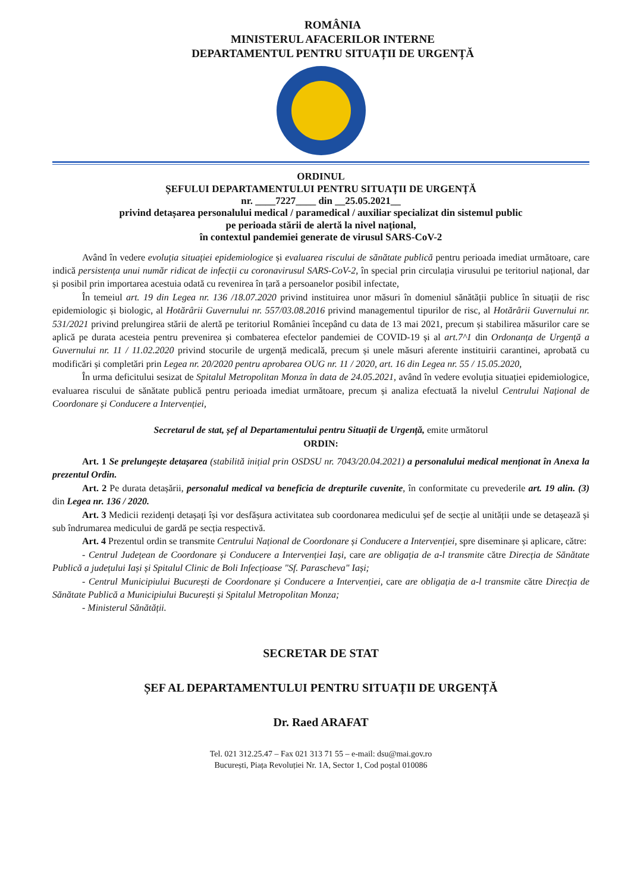ROMÂNIA
MINISTERUL AFACERILOR INTERNE
DEPARTAMENTUL PENTRU SITUAȚII DE URGENȚĂ
ORDINUL
ȘEFULUI DEPARTAMENTULUI PENTRU SITUAȚII DE URGENȚĂ
nr. ____7227____ din __25.05.2021__
privind detașarea personalului medical / paramedical / auxiliar specializat din sistemul public
pe perioada stării de alertă la nivel național,
în contextul pandemiei generate de virusul SARS-CoV-2
Având în vedere evoluția situației epidemiologice și evaluarea riscului de sănătate publică pentru perioada imediat următoare, care indică persistența unui număr ridicat de infecții cu coronavirusul SARS-CoV-2, în special prin circulația virusului pe teritoriul național, dar și posibil prin importarea acestuia odată cu revenirea în țară a persoanelor posibil infectate,
În temeiul art. 19 din Legea nr. 136 /18.07.2020 privind instituirea unor măsuri în domeniul sănătății publice în situații de risc epidemiologic și biologic, al Hotărârii Guvernului nr. 557/03.08.2016 privind managementul tipurilor de risc, al Hotărârii Guvernului nr. 531/2021 privind prelungirea stării de alertă pe teritoriul României începând cu data de 13 mai 2021, precum și stabilirea măsurilor care se aplică pe durata acesteia pentru prevenirea și combaterea efectelor pandemiei de COVID-19 și al art.7^1 din Ordonanța de Urgență a Guvernului nr. 11 / 11.02.2020 privind stocurile de urgență medicală, precum și unele măsuri aferente instituirii carantinei, aprobată cu modificări și completări prin Legea nr. 20/2020 pentru aprobarea OUG nr. 11 / 2020, art. 16 din Legea nr. 55 / 15.05.2020,
În urma deficitului sesizat de Spitalul Metropolitan Monza în data de 24.05.2021, având în vedere evoluția situației epidemiologice, evaluarea riscului de sănătate publică pentru perioada imediat următoare, precum și analiza efectuată la nivelul Centrului Național de Coordonare și Conducere a Intervenției,
Secretarul de stat, șef al Departamentului pentru Situații de Urgență, emite următorul
ORDIN:
Art. 1 Se prelungește detașarea (stabilită inițial prin OSDSU nr. 7043/20.04.2021) a personalului medical menționat în Anexa la prezentul Ordin.
Art. 2 Pe durata detașării, personalul medical va beneficia de drepturile cuvenite, în conformitate cu prevederile art. 19 alin. (3) din Legea nr. 136 / 2020.
Art. 3 Medicii rezidenți detașați își vor desfășura activitatea sub coordonarea medicului șef de secție al unității unde se detașează și sub îndrumarea medicului de gardă pe secția respectivă.
Art. 4 Prezentul ordin se transmite Centrului Național de Coordonare și Conducere a Intervenției, spre diseminare și aplicare, către:
- Centrul Județean de Coordonare și Conducere a Intervenției Iași, care are obligația de a-l transmite către Direcția de Sănătate Publică a județului Iași și Spitalul Clinic de Boli Infecțioase "Sf. Parascheva" Iași;
- Centrul Municipiului București de Coordonare și Conducere a Intervenției, care are obligația de a-l transmite către Direcția de Sănătate Publică a Municipiului București și Spitalul Metropolitan Monza;
- Ministerul Sănătății.
SECRETAR DE STAT
ȘEF AL DEPARTAMENTULUI PENTRU SITUAȚII DE URGENȚĂ
Dr. Raed ARAFAT
Tel. 021 312.25.47 – Fax 021 313 71 55 – e-mail: dsu@mai.gov.ro
București, Piața Revoluției Nr. 1A, Sector 1, Cod poștal 010086